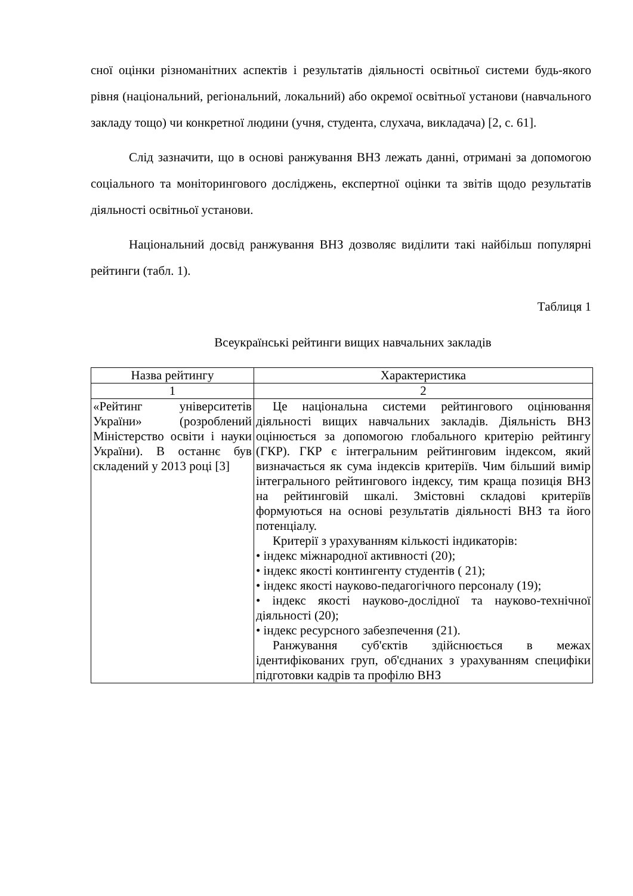сної оцінки різноманітних аспектів і результатів діяльності освітньої системи будь-якого рівня (національний, регіональний, локальний) або окремої освітньої установи (навчального закладу тощо) чи конкретної людини (учня, студента, слухача, викладача) [2, с. 61].
Слід зазначити, що в основі ранжування ВНЗ лежать данні, отримані за допомогою соціального та моніторингового досліджень, експертної оцінки та звітів щодо результатів діяльності освітньої установи.
Національний досвід ранжування ВНЗ дозволяє виділити такі найбільш популярні рейтинги (табл. 1).
Таблиця 1
Всеукраїнські рейтинги вищих навчальних закладів
| Назва рейтингу | Характеристика |
| --- | --- |
| 1 | 2 |
| «Рейтинг університетів України» (розроблений Міністерство освіти і науки України). В останнє був складений у 2013 році [3] | Це національна системи рейтингового оцінювання діяльності вищих навчальних закладів. Діяльність ВНЗ оцінюється за допомогою глобального критерію рейтингу (ГКР). ГКР є інтегральним рейтинговим індексом, який визначається як сума індексів критеріїв. Чим більший вимір інтегрального рейтингового індексу, тим краща позиція ВНЗ на рейтинговій шкалі. Змістовні складові критеріїв формуються на основі результатів діяльності ВНЗ та його потенціалу. Критерії з урахуванням кількості індикаторів: • індекс міжнародної активності (20); • індекс якості контингенту студентів ( 21); • індекс якості науково-педагогічного персоналу (19); • індекс якості науково-дослідної та науково-технічної діяльності (20); • індекс ресурсного забезпечення (21). Ранжування суб'єктів здійснюється в межах ідентифікованих груп, об'єднаних з урахуванням специфіки підготовки кадрів та профілю ВНЗ |